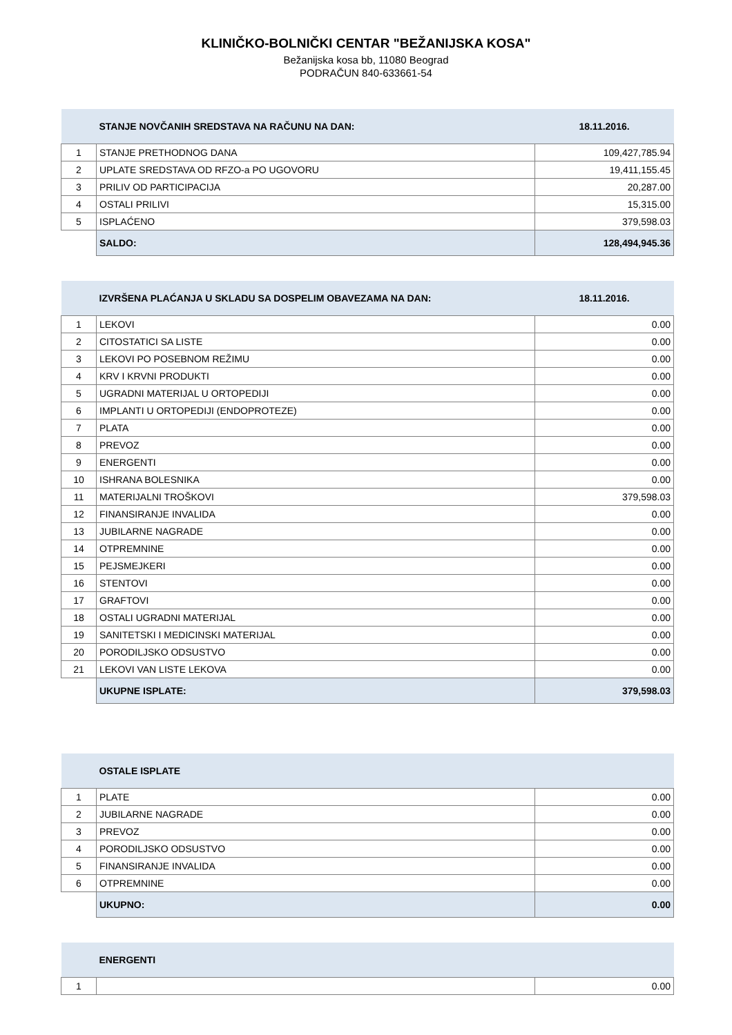KLINIČKO-BOLNIČKI CENTAR "BEŽANIJSKA KOSA"
Bežanijska kosa bb, 11080 Beograd
PODRAČUN 840-633661-54
| | STANJE NOVČANIH SREDSTAVA NA RAČUNU NA DAN: | 18.11.2016. |
| --- | --- | --- |
| 1 | STANJE PRETHODNOG DANA | 109,427,785.94 |
| 2 | UPLATE SREDSTAVA OD RFZO-a PO UGOVORU | 19,411,155.45 |
| 3 | PRILIV OD PARTICIPACIJA | 20,287.00 |
| 4 | OSTALI PRILIVI | 15,315.00 |
| 5 | ISPLAĆENO | 379,598.03 |
| | SALDO: | 128,494,945.36 |
| | IZVRŠENA PLAĆANJA U SKLADU SA DOSPELIM OBAVEZAMA NA DAN: | 18.11.2016. |
| --- | --- | --- |
| 1 | LEKOVI | 0.00 |
| 2 | CITOSTATICI SA LISTE | 0.00 |
| 3 | LEKOVI PO POSEBNOM REŽIMU | 0.00 |
| 4 | KRV I KRVNI PRODUKTI | 0.00 |
| 5 | UGRADNI MATERIJAL U ORTOPEDIJI | 0.00 |
| 6 | IMPLANTI U ORTOPEDIJI (ENDOPROTEZE) | 0.00 |
| 7 | PLATA | 0.00 |
| 8 | PREVOZ | 0.00 |
| 9 | ENERGENTI | 0.00 |
| 10 | ISHRANA BOLESNIKA | 0.00 |
| 11 | MATERIJALNI TROŠKOVI | 379,598.03 |
| 12 | FINANSIRANJE INVALIDA | 0.00 |
| 13 | JUBILARNE NAGRADE | 0.00 |
| 14 | OTPREMNINE | 0.00 |
| 15 | PEJSMEJKERI | 0.00 |
| 16 | STENTOVI | 0.00 |
| 17 | GRAFTOVI | 0.00 |
| 18 | OSTALI UGRADNI MATERIJAL | 0.00 |
| 19 | SANITETSKI I MEDICINSKI MATERIJAL | 0.00 |
| 20 | PORODILJSKO ODSUSTVO | 0.00 |
| 21 | LEKOVI VAN LISTE LEKOVA | 0.00 |
| | UKUPNE ISPLATE: | 379,598.03 |
| | OSTALE ISPLATE | |
| --- | --- | --- |
| 1 | PLATE | 0.00 |
| 2 | JUBILARNE NAGRADE | 0.00 |
| 3 | PREVOZ | 0.00 |
| 4 | PORODILJSKO ODSUSTVO | 0.00 |
| 5 | FINANSIRANJE INVALIDA | 0.00 |
| 6 | OTPREMNINE | 0.00 |
| | UKUPNO: | 0.00 |
| | ENERGENTI | |
| --- | --- | --- |
| 1 | | 0.00 |